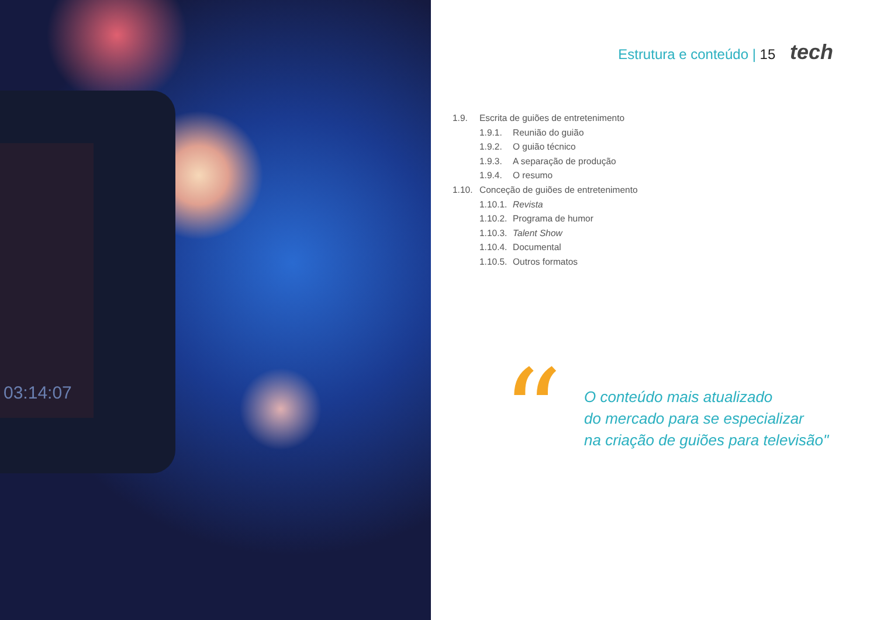03:14:07
Estrutura e conteúdo | 15 tech
1.9. Escrita de guiões de entretenimento
1.9.1. Reunião do guião
1.9.2. O guião técnico
1.9.3. A separação de produção
1.9.4. O resumo
1.10. Conceção de guiões de entretenimento
1.10.1. Revista
1.10.2. Programa de humor
1.10.3. Talent Show
1.10.4. Documental
1.10.5. Outros formatos
“
O conteúdo mais atualizado
do mercado para se especializar
na criação de guiões para televisão"